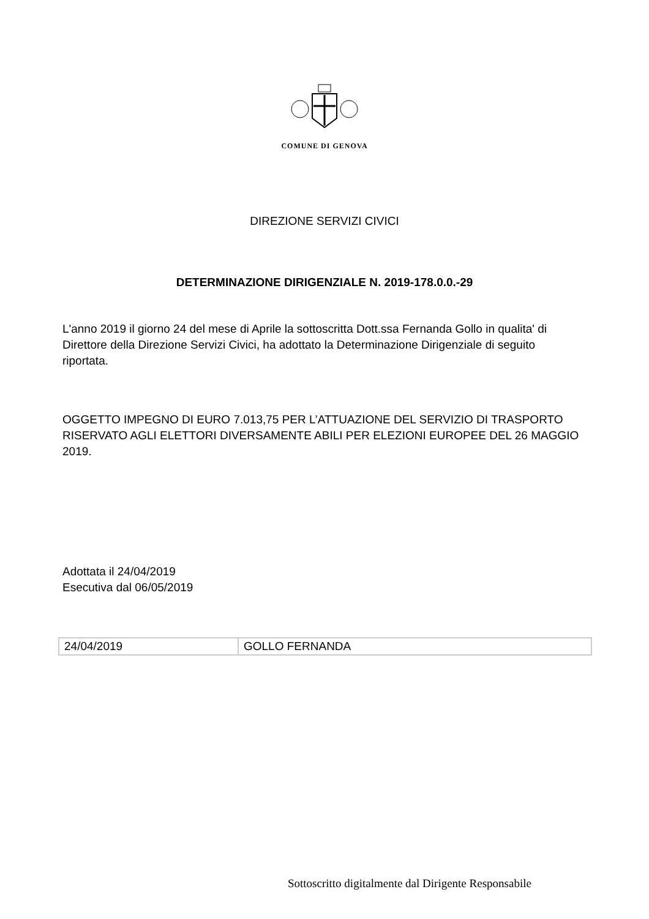COMUNE DI GENOVA
DIREZIONE SERVIZI CIVICI
DETERMINAZIONE DIRIGENZIALE N. 2019-178.0.0.-29
L'anno 2019 il giorno 24 del mese di Aprile la sottoscritta Dott.ssa Fernanda Gollo in qualita' di Direttore della Direzione Servizi Civici, ha adottato la Determinazione Dirigenziale di seguito riportata.
OGGETTO IMPEGNO DI EURO 7.013,75 PER L’ATTUAZIONE DEL SERVIZIO DI TRASPORTO RISERVATO AGLI ELETTORI DIVERSAMENTE ABILI PER ELEZIONI EUROPEE DEL 26 MAGGIO 2019.
Adottata il 24/04/2019
Esecutiva dal 06/05/2019
| 24/04/2019 | GOLLO FERNANDA |
Sottoscritto digitalmente dal Dirigente Responsabile